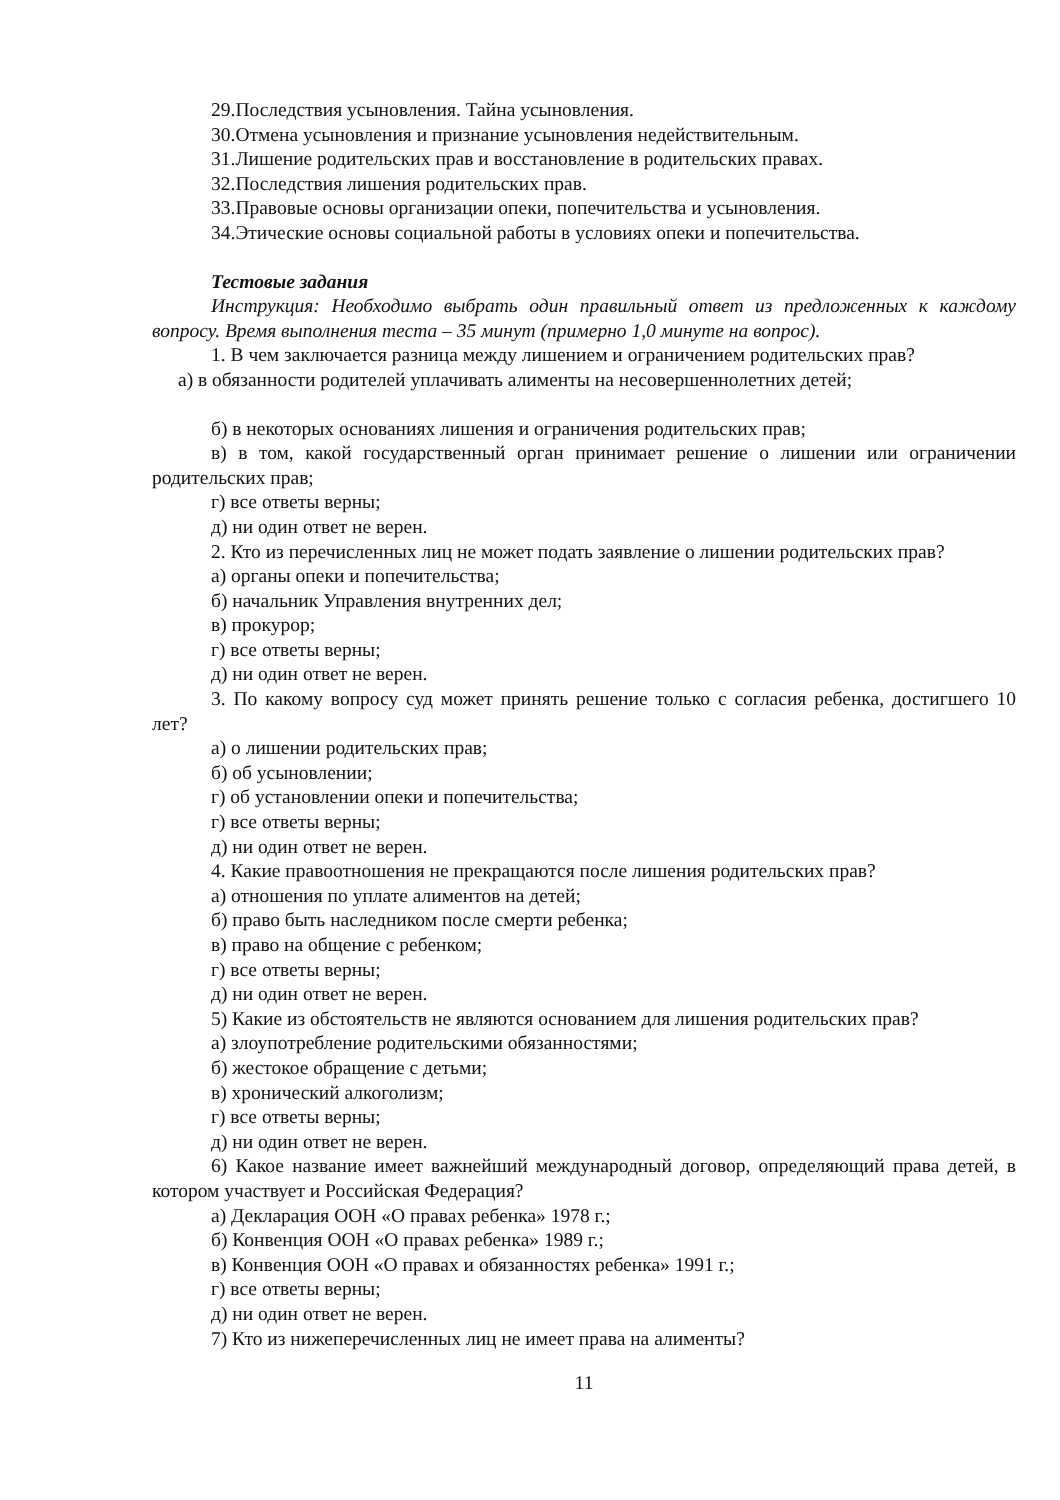29.Последствия усыновления. Тайна усыновления.
30.Отмена усыновления и признание усыновления недействительным.
31.Лишение родительских прав и восстановление в родительских правах.
32.Последствия лишения родительских прав.
33.Правовые основы организации опеки, попечительства и усыновления.
34.Этические основы социальной работы в условиях опеки и попечительства.
Тестовые задания
Инструкция: Необходимо выбрать один правильный ответ из предложенных к каждому вопросу. Время выполнения теста – 35 минут (примерно 1,0 минуте на вопрос).
1. В чем заключается разница между лишением и ограничением родительских прав?
а) в обязанности родителей уплачивать алименты на несовершеннолетних детей;
б) в некоторых основаниях лишения и ограничения родительских прав;
в) в том, какой государственный орган принимает решение о лишении или ограничении родительских прав;
г) все ответы верны;
д) ни один ответ не верен.
2. Кто из перечисленных лиц не может подать заявление о лишении родительских прав?
а) органы опеки и попечительства;
б) начальник Управления внутренних дел;
в) прокурор;
г) все ответы верны;
д) ни один ответ не верен.
3. По какому вопросу суд может принять решение только с согласия ребенка, достигшего 10 лет?
а) о лишении родительских прав;
б) об усыновлении;
г) об установлении опеки и попечительства;
г) все ответы верны;
д) ни один ответ не верен.
4. Какие правоотношения не прекращаются после лишения родительских прав?
а) отношения по уплате алиментов на детей;
б) право быть наследником после смерти ребенка;
в) право на общение с ребенком;
г) все ответы верны;
д) ни один ответ не верен.
5) Какие из обстоятельств не являются основанием для лишения родительских прав?
а) злоупотребление родительскими обязанностями;
б) жестокое обращение с детьми;
в) хронический алкоголизм;
г) все ответы верны;
д) ни один ответ не верен.
6) Какое название имеет важнейший международный договор, определяющий права детей, в котором участвует и Российская Федерация?
а) Декларация ООН «О правах ребенка» 1978 г.;
б) Конвенция ООН «О правах ребенка» 1989 г.;
в) Конвенция ООН «О правах и обязанностях ребенка» 1991 г.;
г) все ответы верны;
д) ни один ответ не верен.
7) Кто из нижеперечисленных лиц не имеет права на алименты?
11